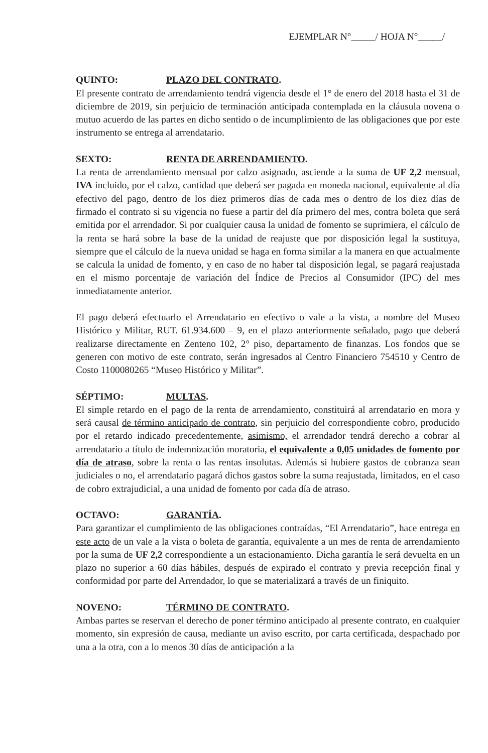EJEMPLAR N°_____/ HOJA N°_____/
QUINTO: PLAZO DEL CONTRATO.
El presente contrato de arrendamiento tendrá vigencia desde el 1° de enero del 2018 hasta el 31 de diciembre de 2019, sin perjuicio de terminación anticipada contemplada en la cláusula novena o mutuo acuerdo de las partes en dicho sentido o de incumplimiento de las obligaciones que por este instrumento se entrega al arrendatario.
SEXTO: RENTA DE ARRENDAMIENTO.
La renta de arrendamiento mensual por calzo asignado, asciende a la suma de UF 2,2 mensual, IVA incluido, por el calzo, cantidad que deberá ser pagada en moneda nacional, equivalente al día efectivo del pago, dentro de los diez primeros días de cada mes o dentro de los diez días de firmado el contrato si su vigencia no fuese a partir del día primero del mes, contra boleta que será emitida por el arrendador. Si por cualquier causa la unidad de fomento se suprimiera, el cálculo de la renta se hará sobre la base de la unidad de reajuste que por disposición legal la sustituya, siempre que el cálculo de la nueva unidad se haga en forma similar a la manera en que actualmente se calcula la unidad de fomento, y en caso de no haber tal disposición legal, se pagará reajustada en el mismo porcentaje de variación del Índice de Precios al Consumidor (IPC) del mes inmediatamente anterior.
El pago deberá efectuarlo el Arrendatario en efectivo o vale a la vista, a nombre del Museo Histórico y Militar, RUT. 61.934.600 – 9, en el plazo anteriormente señalado, pago que deberá realizarse directamente en Zenteno 102, 2° piso, departamento de finanzas. Los fondos que se generen con motivo de este contrato, serán ingresados al Centro Financiero 754510 y Centro de Costo 1100080265 “Museo Histórico y Militar”.
SÉPTIMO: MULTAS.
El simple retardo en el pago de la renta de arrendamiento, constituirá al arrendatario en mora y será causal de término anticipado de contrato, sin perjuicio del correspondiente cobro, producido por el retardo indicado precedentemente, asimismo, el arrendador tendrá derecho a cobrar al arrendatario a título de indemnización moratoria, el equivalente a 0,05 unidades de fomento por día de atraso, sobre la renta o las rentas insolutas. Además si hubiere gastos de cobranza sean judiciales o no, el arrendatario pagará dichos gastos sobre la suma reajustada, limitados, en el caso de cobro extrajudicial, a una unidad de fomento por cada día de atraso.
OCTAVO: GARANTÍA.
Para garantizar el cumplimiento de las obligaciones contraídas, “El Arrendatario”, hace entrega en este acto de un vale a la vista o boleta de garantía, equivalente a un mes de renta de arrendamiento por la suma de UF 2,2 correspondiente a un estacionamiento. Dicha garantía le será devuelta en un plazo no superior a 60 días hábiles, después de expirado el contrato y previa recepción final y conformidad por parte del Arrendador, lo que se materializará a través de un finiquito.
NOVENO: TÉRMINO DE CONTRATO.
Ambas partes se reservan el derecho de poner término anticipado al presente contrato, en cualquier momento, sin expresión de causa, mediante un aviso escrito, por carta certificada, despachado por una a la otra, con a lo menos 30 días de anticipación a la